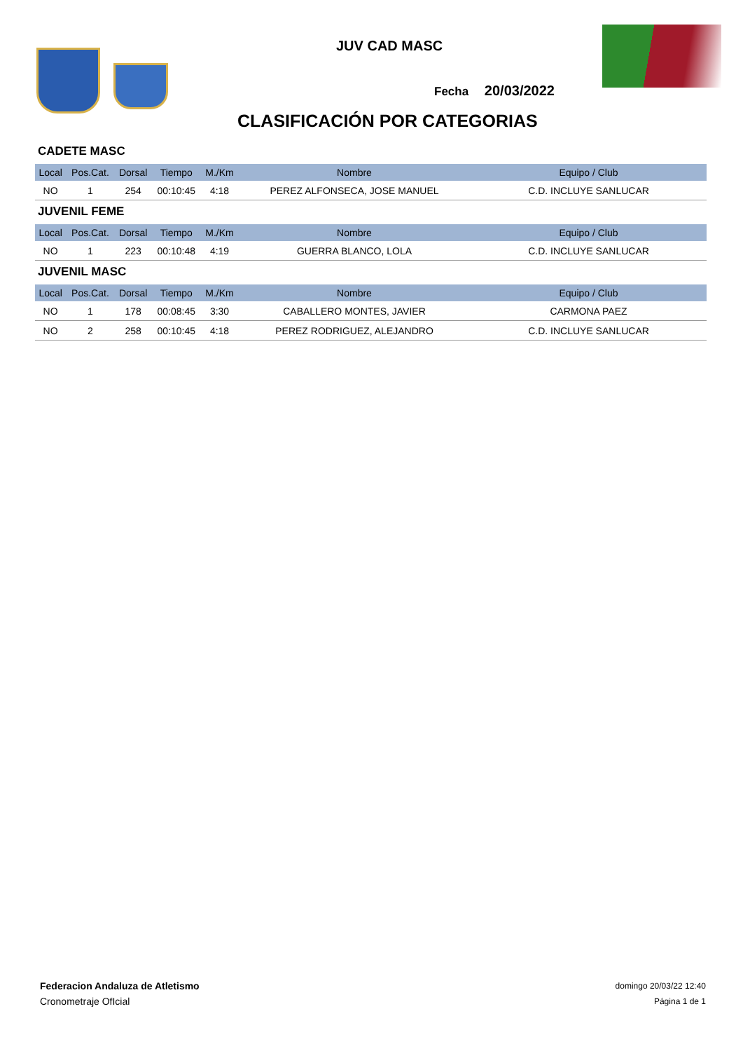JUV CAD MASC
Fecha 20/03/2022
CLASIFICACIÓN POR CATEGORIAS
CADETE MASC
| Local | Pos.Cat. | Dorsal | Tiempo | M./Km | Nombre | Equipo / Club |
| --- | --- | --- | --- | --- | --- | --- |
| NO | 1 | 254 | 00:10:45 | 4:18 | PEREZ ALFONSECA, JOSE MANUEL | C.D. INCLUYE SANLUCAR |
JUVENIL FEME
| Local | Pos.Cat. | Dorsal | Tiempo | M./Km | Nombre | Equipo / Club |
| --- | --- | --- | --- | --- | --- | --- |
| NO | 1 | 223 | 00:10:48 | 4:19 | GUERRA BLANCO, LOLA | C.D. INCLUYE SANLUCAR |
JUVENIL MASC
| Local | Pos.Cat. | Dorsal | Tiempo | M./Km | Nombre | Equipo / Club |
| --- | --- | --- | --- | --- | --- | --- |
| NO | 1 | 178 | 00:08:45 | 3:30 | CABALLERO MONTES, JAVIER | CARMONA PAEZ |
| NO | 2 | 258 | 00:10:45 | 4:18 | PEREZ RODRIGUEZ, ALEJANDRO | C.D. INCLUYE SANLUCAR |
Federacion Andaluza de Atletismo
Cronometraje OfIcial
domingo 20/03/22 12:40
Página 1 de 1